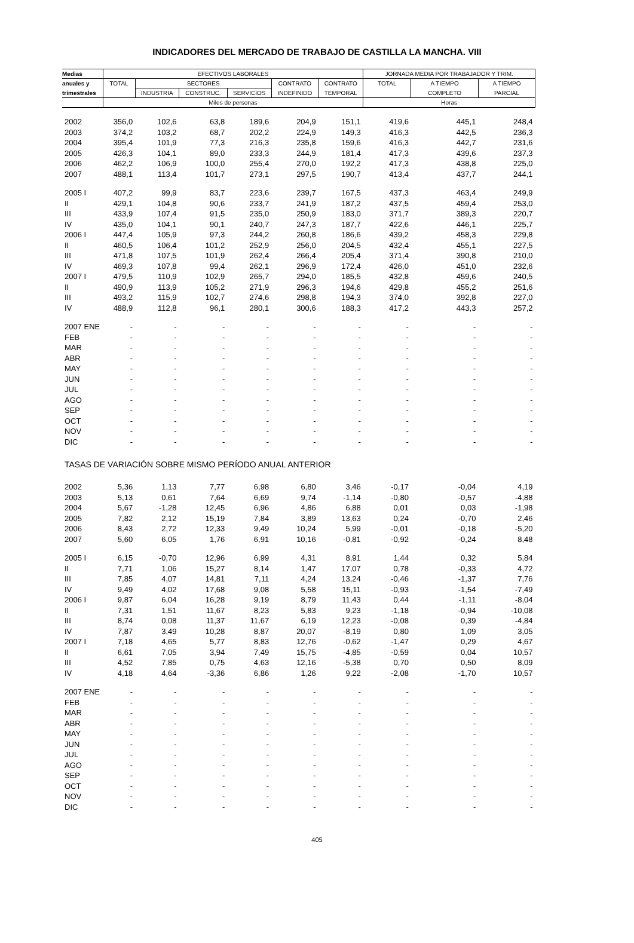INDICADORES DEL MERCADO DE TRABAJO DE CASTILLA LA MANCHA. VIII
| Medias | EFECTIVOS LABORALES | | | | | | JORNADA MEDIA POR TRABAJADOR Y TRIM. | | |
| --- | --- | --- | --- | --- | --- | --- | --- | --- | --- |
| anuales y | TOTAL | SECTORES | | | CONTRATO | CONTRATO | TOTAL | A TIEMPO | A TIEMPO |
| trimestrales | | INDUSTRIA | CONSTRUC. | SERVICIOS | INDEFINIDO | TEMPORAL | | COMPLETO | PARCIAL |
| | Miles de personas | | | | | | Horas | | |
| 2002 | 356,0 | 102,6 | 63,8 | 189,6 | 204,9 | 151,1 | 419,6 | 445,1 | 248,4 |
| 2003 | 374,2 | 103,2 | 68,7 | 202,2 | 224,9 | 149,3 | 416,3 | 442,5 | 236,3 |
| 2004 | 395,4 | 101,9 | 77,3 | 216,3 | 235,8 | 159,6 | 416,3 | 442,7 | 231,6 |
| 2005 | 426,3 | 104,1 | 89,0 | 233,3 | 244,9 | 181,4 | 417,3 | 439,6 | 237,3 |
| 2006 | 462,2 | 106,9 | 100,0 | 255,4 | 270,0 | 192,2 | 417,3 | 438,8 | 225,0 |
| 2007 | 488,1 | 113,4 | 101,7 | 273,1 | 297,5 | 190,7 | 413,4 | 437,7 | 244,1 |
| 2005 I | 407,2 | 99,9 | 83,7 | 223,6 | 239,7 | 167,5 | 437,3 | 463,4 | 249,9 |
| II | 429,1 | 104,8 | 90,6 | 233,7 | 241,9 | 187,2 | 437,5 | 459,4 | 253,0 |
| III | 433,9 | 107,4 | 91,5 | 235,0 | 250,9 | 183,0 | 371,7 | 389,3 | 220,7 |
| IV | 435,0 | 104,1 | 90,1 | 240,7 | 247,3 | 187,7 | 422,6 | 446,1 | 225,7 |
| 2006 I | 447,4 | 105,9 | 97,3 | 244,2 | 260,8 | 186,6 | 439,2 | 458,3 | 229,8 |
| II | 460,5 | 106,4 | 101,2 | 252,9 | 256,0 | 204,5 | 432,4 | 455,1 | 227,5 |
| III | 471,8 | 107,5 | 101,9 | 262,4 | 266,4 | 205,4 | 371,4 | 390,8 | 210,0 |
| IV | 469,3 | 107,8 | 99,4 | 262,1 | 296,9 | 172,4 | 426,0 | 451,0 | 232,6 |
| 2007 I | 479,5 | 110,9 | 102,9 | 265,7 | 294,0 | 185,5 | 432,8 | 459,6 | 240,5 |
| II | 490,9 | 113,9 | 105,2 | 271,9 | 296,3 | 194,6 | 429,8 | 455,2 | 251,6 |
| III | 493,2 | 115,9 | 102,7 | 274,6 | 298,8 | 194,3 | 374,0 | 392,8 | 227,0 |
| IV | 488,9 | 112,8 | 96,1 | 280,1 | 300,6 | 188,3 | 417,2 | 443,3 | 257,2 |
| 2007 ENE | - | - | - | - | - | - | - | - | - |
| FEB | - | - | - | - | - | - | - | - | - |
| MAR | - | - | - | - | - | - | - | - | - |
| ABR | - | - | - | - | - | - | - | - | - |
| MAY | - | - | - | - | - | - | - | - | - |
| JUN | - | - | - | - | - | - | - | - | - |
| JUL | - | - | - | - | - | - | - | - | - |
| AGO | - | - | - | - | - | - | - | - | - |
| SEP | - | - | - | - | - | - | - | - | - |
| OCT | - | - | - | - | - | - | - | - | - |
| NOV | - | - | - | - | - | - | - | - | - |
| DIC | - | - | - | - | - | - | - | - | - |
| TASAS DE VARIACIÓN SOBRE MISMO PERÍODO ANUAL ANTERIOR | | | | | | | | | |
| 2002 | 5,36 | 1,13 | 7,77 | 6,98 | 6,80 | 3,46 | -0,17 | -0,04 | 4,19 |
| 2003 | 5,13 | 0,61 | 7,64 | 6,69 | 9,74 | -1,14 | -0,80 | -0,57 | -4,88 |
| 2004 | 5,67 | -1,28 | 12,45 | 6,96 | 4,86 | 6,88 | 0,01 | 0,03 | -1,98 |
| 2005 | 7,82 | 2,12 | 15,19 | 7,84 | 3,89 | 13,63 | 0,24 | -0,70 | 2,46 |
| 2006 | 8,43 | 2,72 | 12,33 | 9,49 | 10,24 | 5,99 | -0,01 | -0,18 | -5,20 |
| 2007 | 5,60 | 6,05 | 1,76 | 6,91 | 10,16 | -0,81 | -0,92 | -0,24 | 8,48 |
| 2005 I | 6,15 | -0,70 | 12,96 | 6,99 | 4,31 | 8,91 | 1,44 | 0,32 | 5,84 |
| II | 7,71 | 1,06 | 15,27 | 8,14 | 1,47 | 17,07 | 0,78 | -0,33 | 4,72 |
| III | 7,85 | 4,07 | 14,81 | 7,11 | 4,24 | 13,24 | -0,46 | -1,37 | 7,76 |
| IV | 9,49 | 4,02 | 17,68 | 9,08 | 5,58 | 15,11 | -0,93 | -1,54 | -7,49 |
| 2006 I | 9,87 | 6,04 | 16,28 | 9,19 | 8,79 | 11,43 | 0,44 | -1,11 | -8,04 |
| II | 7,31 | 1,51 | 11,67 | 8,23 | 5,83 | 9,23 | -1,18 | -0,94 | -10,08 |
| III | 8,74 | 0,08 | 11,37 | 11,67 | 6,19 | 12,23 | -0,08 | 0,39 | -4,84 |
| IV | 7,87 | 3,49 | 10,28 | 8,87 | 20,07 | -8,19 | 0,80 | 1,09 | 3,05 |
| 2007 I | 7,18 | 4,65 | 5,77 | 8,83 | 12,76 | -0,62 | -1,47 | 0,29 | 4,67 |
| II | 6,61 | 7,05 | 3,94 | 7,49 | 15,75 | -4,85 | -0,59 | 0,04 | 10,57 |
| III | 4,52 | 7,85 | 0,75 | 4,63 | 12,16 | -5,38 | 0,70 | 0,50 | 8,09 |
| IV | 4,18 | 4,64 | -3,36 | 6,86 | 1,26 | 9,22 | -2,08 | -1,70 | 10,57 |
| 2007 ENE | - | - | - | - | - | - | - | - | - |
| FEB | - | - | - | - | - | - | - | - | - |
| MAR | - | - | - | - | - | - | - | - | - |
| ABR | - | - | - | - | - | - | - | - | - |
| MAY | - | - | - | - | - | - | - | - | - |
| JUN | - | - | - | - | - | - | - | - | - |
| JUL | - | - | - | - | - | - | - | - | - |
| AGO | - | - | - | - | - | - | - | - | - |
| SEP | - | - | - | - | - | - | - | - | - |
| OCT | - | - | - | - | - | - | - | - | - |
| NOV | - | - | - | - | - | - | - | - | - |
| DIC | - | - | - | - | - | - | - | - | - |
405